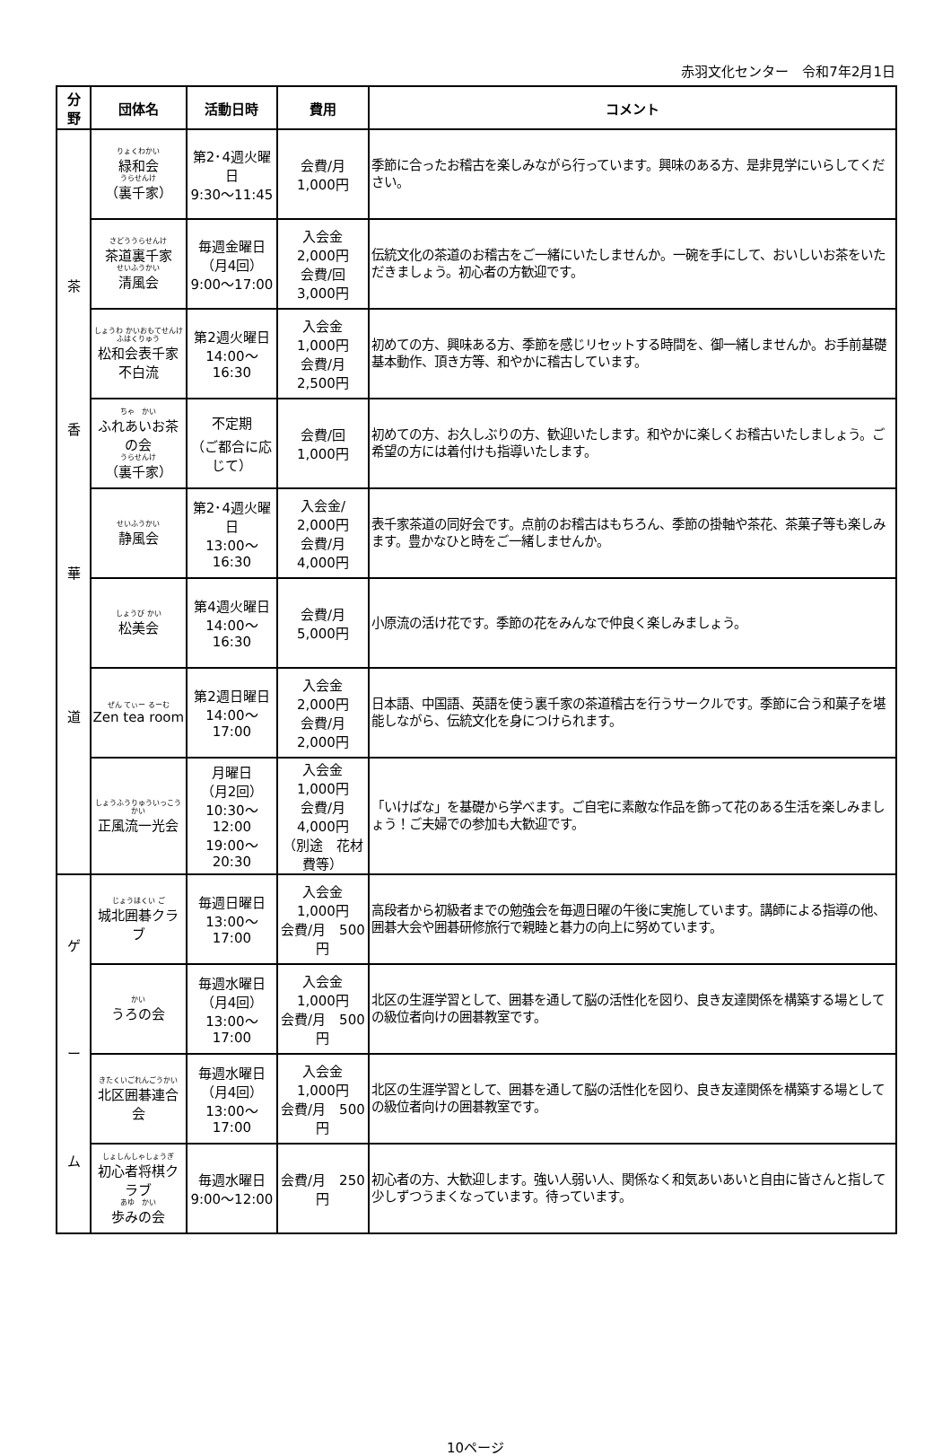赤羽文化センター　令和7年2月1日
| 分 野 | 団体名 | 活動日時 | 費用 | コメント |
| --- | --- | --- | --- | --- |
| 茶 香 華 道 | りょくわかい 緑和会 うらせんけ （裏千家） | 第2･4週火曜日 9:30～11:45 | 会費/月 1,000円 | 季節に合ったお稽古を楽しみながら行っています。興味のある方、是非見学にいらしてください。 |
| | さどううらせんけ 茶道裏千家 せいふうかい 清風会 | 毎週金曜日 （月4回） 9:00～17:00 | 入会金 2,000円 会費/回 3,000円 | 伝統文化の茶道のお稽古をご一緒にいたしませんか。一碗を手にして、おいしいお茶をいただきましょう。初心者の方歓迎です。 |
| | しょうわ かいおもてせんけふはくりゅう 松和会表千家不白流 | 第2週火曜日 14:00～16:30 | 入会金 1,000円 会費/月 2,500円 | 初めての方、興味ある方、季節を感じリセットする時間を、御一緒しませんか。お手前基礎基本動作、頂き方等、和やかに稽古しています。 |
| | ちゃ かい ふれあいお茶の会 うらせんけ （裏千家） | 不定期 （ご都合に応じて） | 会費/回 1,000円 | 初めての方、お久しぶりの方、歓迎いたします。和やかに楽しくお稽古いたしましょう。ご希望の方には着付けも指導いたします。 |
| | せいふうかい 静風会 | 第2･4週火曜日 13:00～16:30 | 入会金/ 2,000円 会費/月 4,000円 | 表千家茶道の同好会です。点前のお稽古はもちろん、季節の掛軸や茶花、茶菓子等も楽しみます。豊かなひと時をご一緒しませんか。 |
| | しょうび かい 松美会 | 第4週火曜日 14:00～16:30 | 会費/月 5,000円 | 小原流の活け花です。季節の花をみんなで仲良く楽しみましょう。 |
| | ぜん てぃー るーむ Zen tea room | 第2週日曜日 14:00～17:00 | 入会金 2,000円 会費/月 2,000円 | 日本語、中国語、英語を使う裏千家の茶道稽古を行うサークルです。季節に合う和菓子を堪能しながら、伝統文化を身につけられます。 |
| | しょうふうりゅういっこうかい 正風流一光会 | 月曜日 （月2回） 10:30～12:00 19:00～20:30 | 入会金 1,000円 会費/月 4,000円 （別途 花材費等） | 「いけばな」を基礎から学べます。ご自宅に素敵な作品を飾って花のある生活を楽しみましょう！ご夫婦での参加も大歓迎です。 |
| ゲ ー ム | じょうほくい ご 城北囲碁クラブ | 毎週日曜日 13:00～17:00 | 入会金 1,000円 会費/月 500円 | 高段者から初級者までの勉強会を毎週日曜の午後に実施しています。講師による指導の他、囲碁大会や囲碁研修旅行で親睦と碁力の向上に努めています。 |
| | かい うろの会 | 毎週水曜日 （月4回） 13:00～17:00 | 入会金 1,000円 会費/月 500円 | 北区の生涯学習として、囲碁を通して脳の活性化を図り、良き友達関係を構築する場としての級位者向けの囲碁教室です。 |
| | きたくいごれんごうかい 北区囲碁連合会 | 毎週水曜日 （月4回） 13:00～17:00 | 入会金 1,000円 会費/月 500円 | 北区の生涯学習として、囲碁を通して脳の活性化を図り、良き友達関係を構築する場としての級位者向けの囲碁教室です。 |
| | しょしんしゃしょうぎ 初心者将棋クラブ あゆ かい 歩みの会 | 毎週水曜日 9:00～12:00 | 会費/月 250 円 | 初心者の方、大歓迎します。強い人弱い人、関係なく和気あいあいと自由に皆さんと指して少しずつうまくなっています。待っています。 |
10ページ